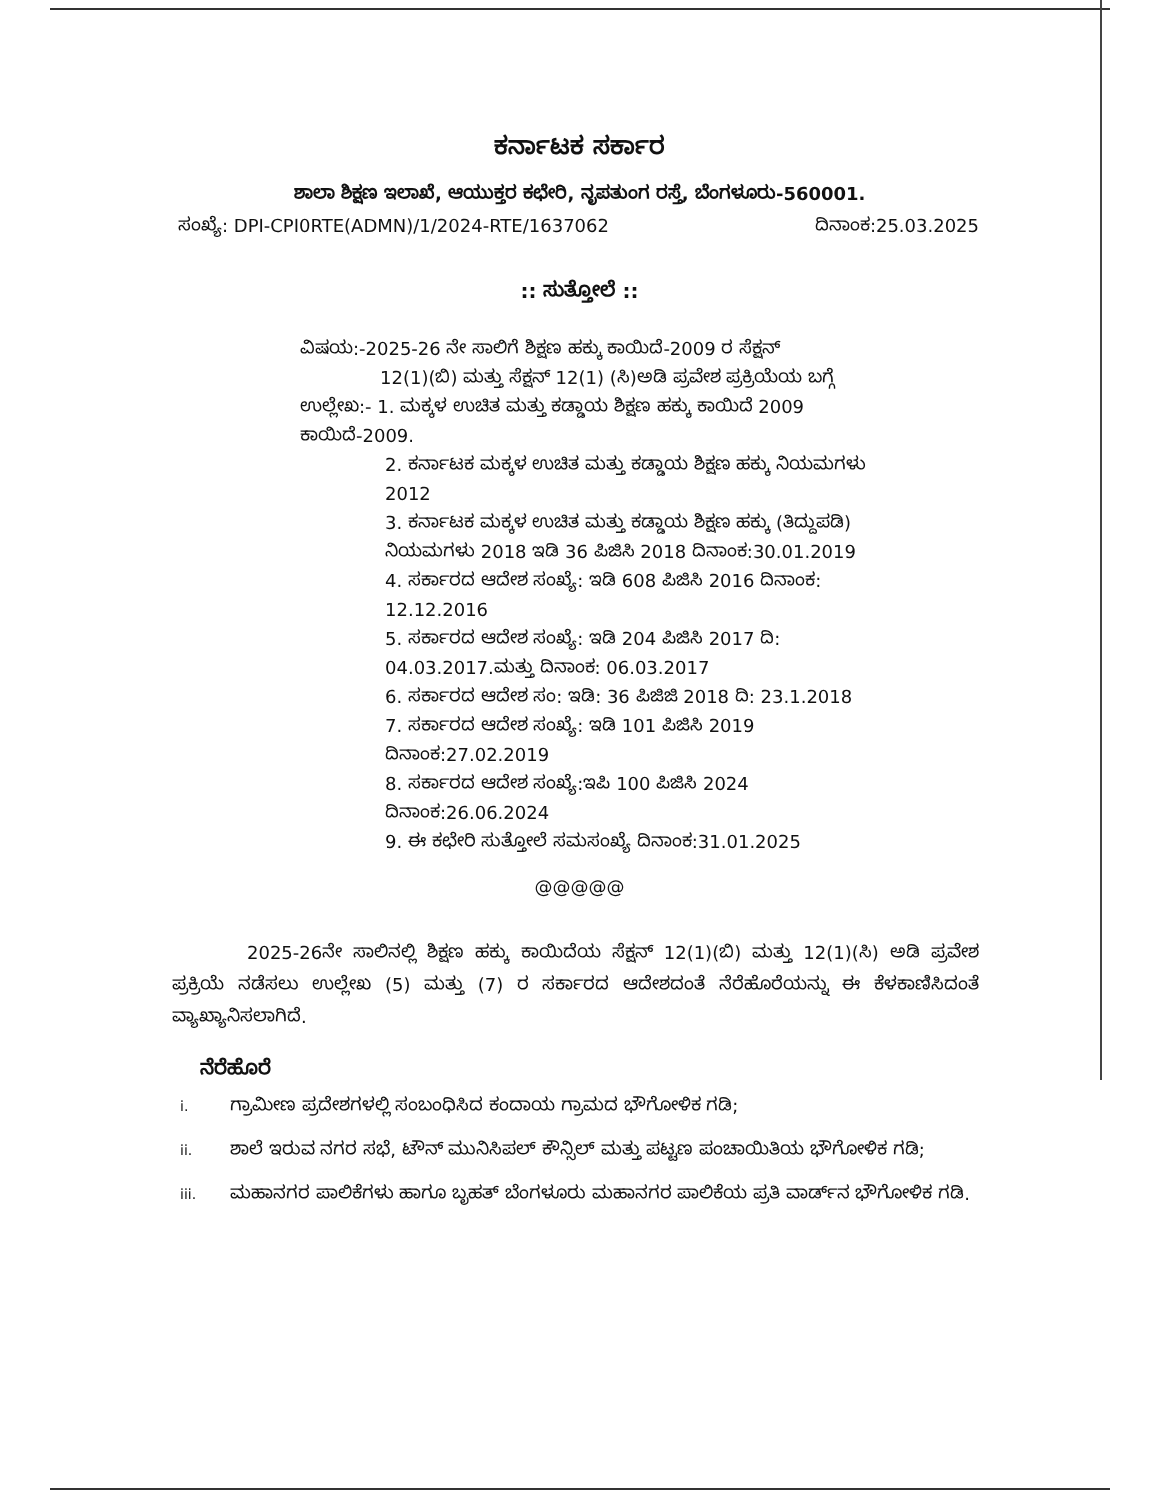ಕರ್ನಾಟಕ ಸರ್ಕಾರ
ಶಾಲಾ ಶಿಕ್ಷಣ ಇಲಾಖೆ, ಆಯುಕ್ತರ ಕಛೇರಿ, ನೃಪತುಂಗ ರಸ್ತೆ, ಬೆಂಗಳೂರು-560001.
ಸಂಖ್ಯೆ: DPI-CPI0RTE(ADMN)/1/2024-RTE/1637062 ದಿನಾಂಕ:25.03.2025
:: ಸುತ್ತೋಲೆ ::
ವಿಷಯ:-2025-26 ನೇ ಸಾಲಿಗೆ ಶಿಕ್ಷಣ ಹಕ್ಕು ಕಾಯಿದೆ-2009 ರ ಸೆಕ್ಷನ್
12(1)(ಬಿ) ಮತ್ತು ಸೆಕ್ಷನ್ 12(1) (ಸಿ)ಅಡಿ ಪ್ರವೇಶ ಪ್ರಕ್ರಿಯೆಯ ಬಗ್ಗೆ
ಉಲ್ಲೇಖ:- 1. ಮಕ್ಕಳ ಉಚಿತ ಮತ್ತು ಕಡ್ಡಾಯ ಶಿಕ್ಷಣ ಹಕ್ಕು ಕಾಯಿದೆ 2009 ಕಾಯಿದೆ-2009.
2. ಕರ್ನಾಟಕ ಮಕ್ಕಳ ಉಚಿತ ಮತ್ತು ಕಡ್ಡಾಯ ಶಿಕ್ಷಣ ಹಕ್ಕು ನಿಯಮಗಳು 2012
3. ಕರ್ನಾಟಕ ಮಕ್ಕಳ ಉಚಿತ ಮತ್ತು ಕಡ್ಡಾಯ ಶಿಕ್ಷಣ ಹಕ್ಕು (ತಿದ್ದುಪಡಿ) ನಿಯಮಗಳು 2018 ಇಡಿ 36 ಪಿಜಿಸಿ 2018 ದಿನಾಂಕ:30.01.2019
4. ಸರ್ಕಾರದ ಆದೇಶ ಸಂಖ್ಯೆ: ಇಡಿ 608 ಪಿಜಿಸಿ 2016 ದಿನಾಂಕ: 12.12.2016
5. ಸರ್ಕಾರದ ಆದೇಶ ಸಂಖ್ಯೆ: ಇಡಿ 204 ಪಿಜಿಸಿ 2017 ದಿ: 04.03.2017.ಮತ್ತು ದಿನಾಂಕ: 06.03.2017
6. ಸರ್ಕಾರದ ಆದೇಶ ಸಂ: ಇಡಿ: 36 ಪಿಜಿಜಿ 2018 ದಿ: 23.1.2018
7. ಸರ್ಕಾರದ ಆದೇಶ ಸಂಖ್ಯೆ: ಇಡಿ 101 ಪಿಜಿಸಿ 2019 ದಿನಾಂಕ:27.02.2019
8. ಸರ್ಕಾರದ ಆದೇಶ ಸಂಖ್ಯೆ:ಇಪಿ 100 ಪಿಜಿಸಿ 2024 ದಿನಾಂಕ:26.06.2024
9. ಈ ಕಛೇರಿ ಸುತ್ತೋಲೆ ಸಮಸಂಖ್ಯೆ ದಿನಾಂಕ:31.01.2025
@@@@@
2025-26ನೇ ಸಾಲಿನಲ್ಲಿ ಶಿಕ್ಷಣ ಹಕ್ಕು ಕಾಯಿದೆಯ ಸೆಕ್ಷನ್ 12(1)(ಬಿ) ಮತ್ತು 12(1)(ಸಿ) ಅಡಿ ಪ್ರವೇಶ ಪ್ರಕ್ರಿಯೆ ನಡೆಸಲು ಉಲ್ಲೇಖ (5) ಮತ್ತು (7) ರ ಸರ್ಕಾರದ ಆದೇಶದಂತೆ ನೆರೆಹೊರೆಯನ್ನು ಈ ಕೆಳಕಾಣಿಸಿದಂತೆ ವ್ಯಾಖ್ಯಾನಿಸಲಾಗಿದೆ.
ನೆರೆಹೊರೆ
i. ಗ್ರಾಮೀಣ ಪ್ರದೇಶಗಳಲ್ಲಿ ಸಂಬಂಧಿಸಿದ ಕಂದಾಯ ಗ್ರಾಮದ ಭೌಗೋಳಿಕ ಗಡಿ;
ii. ಶಾಲೆ ಇರುವ ನಗರ ಸಭೆ, ಟೌನ್ ಮುನಿಸಿಪಲ್ ಕೌನ್ಸಿಲ್ ಮತ್ತು ಪಟ್ಟಣ ಪಂಚಾಯಿತಿಯ ಭೌಗೋಳಿಕ ಗಡಿ;
iii. ಮಹಾನಗರ ಪಾಲಿಕೆಗಳು ಹಾಗೂ ಬೃಹತ್ ಬೆಂಗಳೂರು ಮಹಾನಗರ ಪಾಲಿಕೆಯ ಪ್ರತಿ ವಾರ್ಡ್‌ನ ಭೌಗೋಳಿಕ ಗಡಿ.